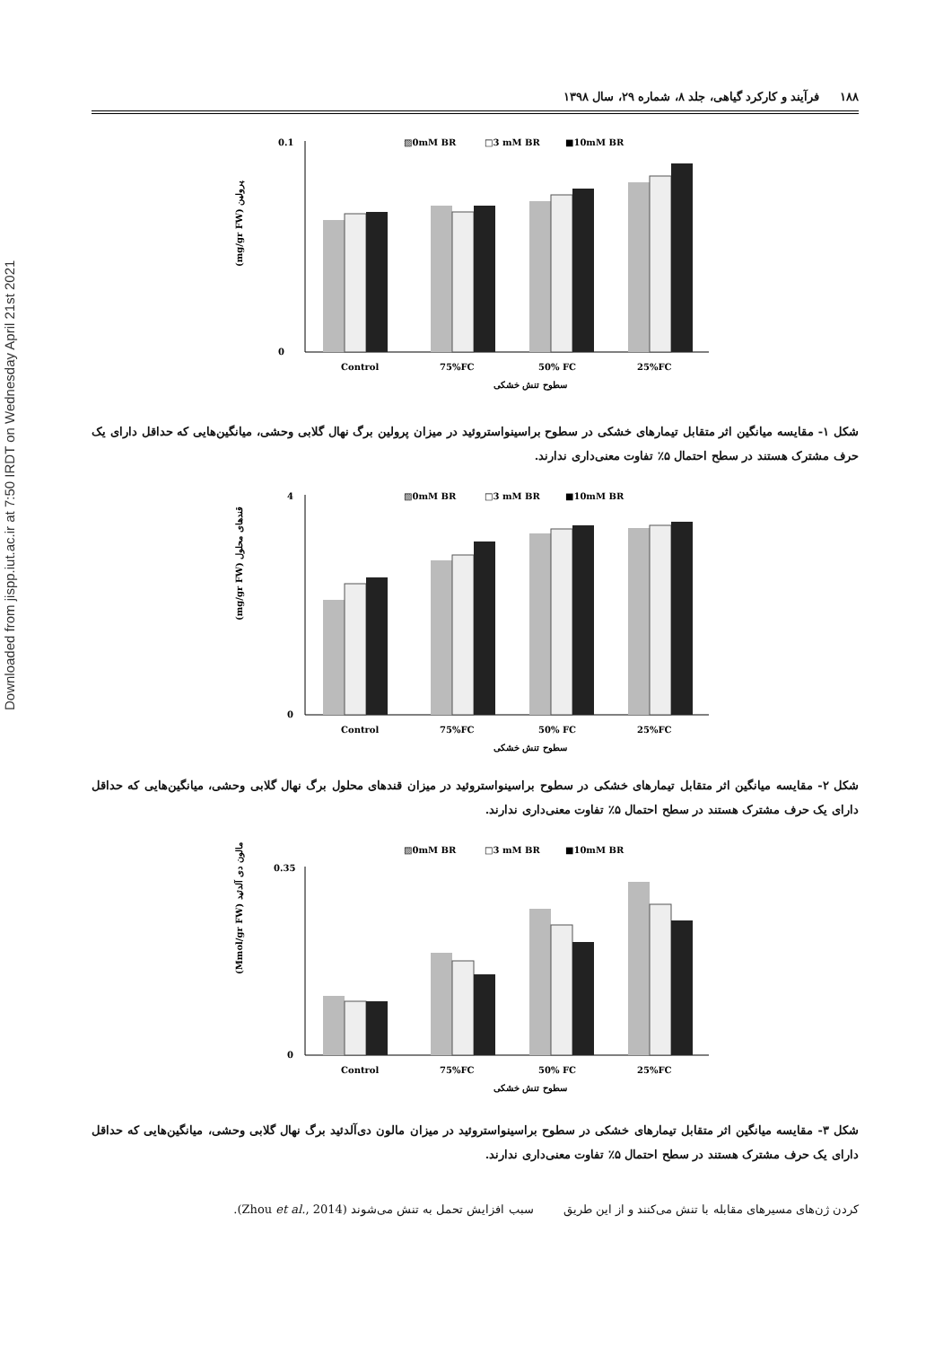Downloaded from jispp.iut.ac.ir at 7:50 IRDT on Wednesday April 21st 2021
۱۸۸ فرآیند و کارکرد گیاهی، جلد ۸، شماره ۲۹، سال ۱۳۹۸
▨0mM BR
□3 mM BR
■10mM BR
0.1
0
(mg/gr FW) پرولین
Control
75%FC
50% FC
25%FC
سطوح تنش خشکی
شکل ۱- مقایسه میانگین اثر متقابل تیمارهای خشکی در سطوح براسینواستروئید در میزان پرولین برگ نهال گلابی وحشی، میانگین‌هایی که حداقل دارای یک حرف مشترک هستند در سطح احتمال ۵٪ تفاوت معنی‌داری ندارند.
▨0mM BR
□3 mM BR
■10mM BR
4
0
(mg/gr FW) قندهای محلول
Control
75%FC
50% FC
25%FC
سطوح تنش خشکی
شکل ۲- مقایسه میانگین اثر متقابل تیمارهای خشکی در سطوح براسینواستروئید در میزان قندهای محلول برگ نهال گلابی وحشی، میانگین‌هایی که حداقل دارای یک حرف مشترک هستند در سطح احتمال ۵٪ تفاوت معنی‌داری ندارند.
▨0mM BR
□3 mM BR
■10mM BR
0.35
0
(Mmol/gr FW) مالون دی آلدئید
Control
75%FC
50% FC
25%FC
سطوح تنش خشکی
شکل ۳- مقایسه میانگین اثر متقابل تیمارهای خشکی در سطوح براسینواستروئید در میزان مالون دی‌آلدئید برگ نهال گلابی وحشی، میانگین‌هایی که حداقل دارای یک حرف مشترک هستند در سطح احتمال ۵٪ تفاوت معنی‌داری ندارند.
کردن ژن‌های مسیرهای مقابله با تنش می‌کنند و از این طریق سبب افزایش تحمل به تنش می‌شوند (Zhou et al., 2014).